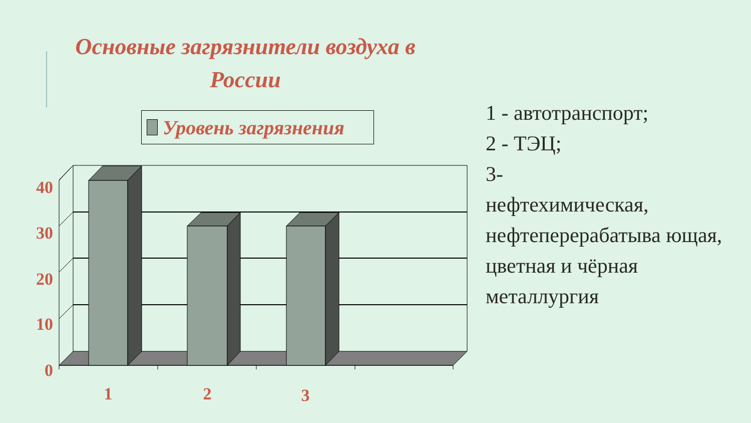Основные загрязнители воздуха в России
Уровень загрязнения
40
30
20
10
0
1
2
3
1 - автотранспорт;
2 - ТЭЦ;
3-
нефтехимическая, нефтеперерабатыва ющая, цветная и чёрная металлургия